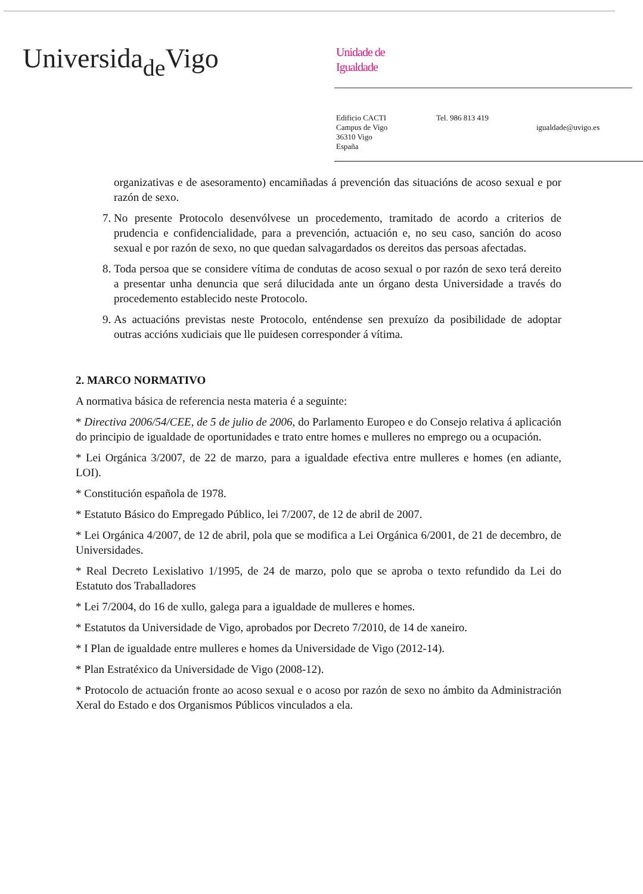Universida<sub>de</sub>Vigo
Unidade de
Igualdade
Edificio CACTI
Campus de Vigo
36310 Vigo
España
Tel. 986 813 419
igualdade@uvigo.es
organizativas e de asesoramento) encamiñadas á prevención das situacións de acoso sexual e por razón de sexo.
7. No presente Protocolo desenvólvese un procedemento, tramitado de acordo a criterios de prudencia e confidencialidade, para a prevención, actuación e, no seu caso, sanción do acoso sexual e por razón de sexo, no que quedan salvagardados os dereitos das persoas afectadas.
8. Toda persoa que se considere vítima de condutas de acoso sexual o por razón de sexo terá dereito a presentar unha denuncia que será dilucidada ante un órgano desta Universidade a través do procedemento establecido neste Protocolo.
9. As actuacións previstas neste Protocolo, enténdense sen prexuízo da posibilidade de adoptar outras accións xudiciais que lle puidesen corresponder á vítima.
2. MARCO NORMATIVO
A normativa básica de referencia nesta materia é a seguinte:
* Directiva 2006/54/CEE, de 5 de julio de 2006, do Parlamento Europeo e do Consejo relativa á aplicación do principio de igualdade de oportunidades e trato entre homes e mulleres no emprego ou a ocupación.
* Lei Orgánica 3/2007, de 22 de marzo, para a igualdade efectiva entre mulleres e homes (en adiante, LOI).
* Constitución española de 1978.
* Estatuto Básico do Empregado Público, lei 7/2007, de 12 de abril de 2007.
* Lei Orgánica 4/2007, de 12 de abril, pola que se modifica a Lei Orgánica 6/2001, de 21 de decembro, de Universidades.
* Real Decreto Lexislativo 1/1995, de 24 de marzo, polo que se aproba o texto refundido da Lei do Estatuto dos Traballadores
* Lei 7/2004, do 16 de xullo, galega para a igualdade de mulleres e homes.
* Estatutos da Universidade de Vigo, aprobados por Decreto 7/2010, de 14 de xaneiro.
* I Plan de igualdade entre mulleres e homes da Universidade de Vigo (2012-14).
* Plan Estratéxico da Universidade de Vigo (2008-12).
* Protocolo de actuación fronte ao acoso sexual e o acoso por razón de sexo no ámbito da Administración Xeral do Estado e dos Organismos Públicos vinculados a ela.